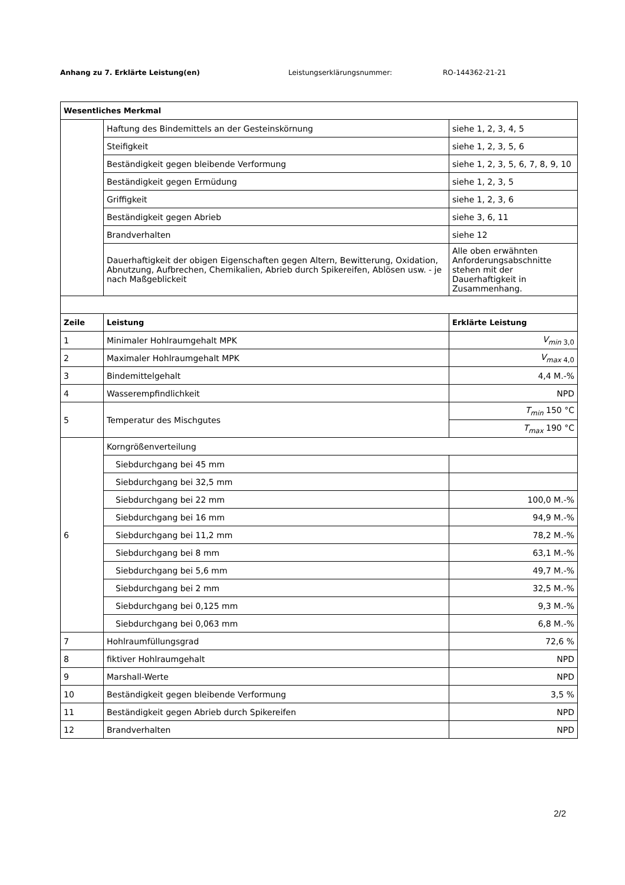Anhang zu 7. Erklärte Leistung(en) Leistungserklärungsnummer: RO-144362-21-21
| Wesentliches Merkmal | | |
| --- | --- | --- |
| | Haftung des Bindemittels an der Gesteinskörnung | siehe 1, 2, 3, 4, 5 |
| | Steifigkeit | siehe 1, 2, 3, 5, 6 |
| | Beständigkeit gegen bleibende Verformung | siehe 1, 2, 3, 5, 6, 7, 8, 9, 10 |
| | Beständigkeit gegen Ermüdung | siehe 1, 2, 3, 5 |
| | Griffigkeit | siehe 1, 2, 3, 6 |
| | Beständigkeit gegen Abrieb | siehe 3, 6, 11 |
| | Brandverhalten | siehe 12 |
| | Dauerhaftigkeit der obigen Eigenschaften gegen Altern, Bewitterung, Oxidation, Abnutzung, Aufbrechen, Chemikalien, Abrieb durch Spikereifen, Ablösen usw. - je nach Maßgeblickeit | Alle oben erwähnten Anforderungsabschnitte stehen mit der Dauerhaftigkeit in Zusammenhang. |
| Zeile | Leistung | Erklärte Leistung |
| 1 | Minimaler Hohlraumgehalt MPK | V<sub>min 3,0</sub> |
| 2 | Maximaler Hohlraumgehalt MPK | V<sub>max 4,0</sub> |
| 3 | Bindemittelgehalt | 4,4 M.-% |
| 4 | Wasserempfindlichkeit | NPD |
| 5 | Temperatur des Mischgutes | T<sub>min</sub> 150 °C |
| | | T<sub>max</sub> 190 °C |
| 6 | Korngrößenverteilung | |
| | Siebdurchgang bei 45 mm | |
| | Siebdurchgang bei 32,5 mm | |
| | Siebdurchgang bei 22 mm | 100,0 M.-% |
| | Siebdurchgang bei 16 mm | 94,9 M.-% |
| | Siebdurchgang bei 11,2 mm | 78,2 M.-% |
| | Siebdurchgang bei 8 mm | 63,1 M.-% |
| | Siebdurchgang bei 5,6 mm | 49,7 M.-% |
| | Siebdurchgang bei 2 mm | 32,5 M.-% |
| | Siebdurchgang bei 0,125 mm | 9,3 M.-% |
| | Siebdurchgang bei 0,063 mm | 6,8 M.-% |
| 7 | Hohlraumfüllungsgrad | 72,6 % |
| 8 | fiktiver Hohlraumgehalt | NPD |
| 9 | Marshall-Werte | NPD |
| 10 | Beständigkeit gegen bleibende Verformung | 3,5 % |
| 11 | Beständigkeit gegen Abrieb durch Spikereifen | NPD |
| 12 | Brandverhalten | NPD |
2/2